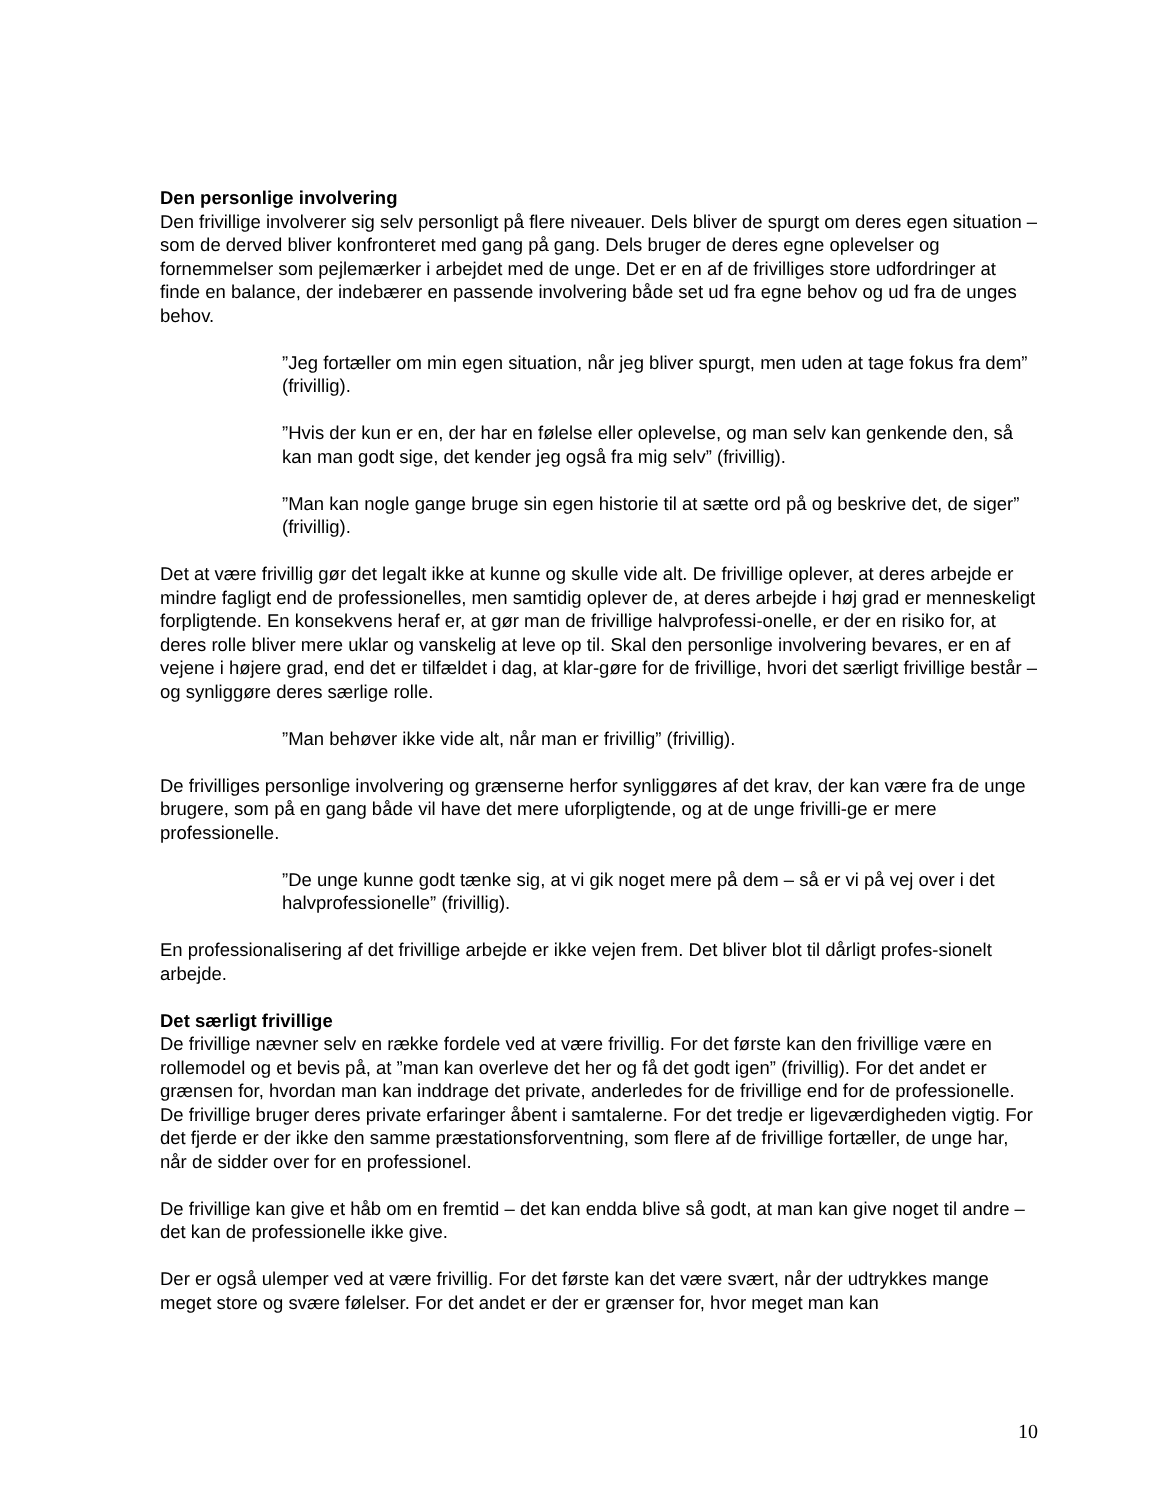Den personlige involvering
Den frivillige involverer sig selv personligt på flere niveauer. Dels bliver de spurgt om deres egen situation – som de derved bliver konfronteret med gang på gang. Dels bruger de deres egne oplevelser og fornemmelser som pejlemærker i arbejdet med de unge. Det er en af de frivilliges store udfordringer at finde en balance, der indebærer en passende involvering både set ud fra egne behov og ud fra de unges behov.
”Jeg fortæller om min egen situation, når jeg bliver spurgt, men uden at tage fokus fra dem” (frivillig).
”Hvis der kun er en, der har en følelse eller oplevelse, og man selv kan genkende den, så kan man godt sige, det kender jeg også fra mig selv” (frivillig).
”Man kan nogle gange bruge sin egen historie til at sætte ord på og beskrive det, de siger” (frivillig).
Det at være frivillig gør det legalt ikke at kunne og skulle vide alt. De frivillige oplever, at deres arbejde er mindre fagligt end de professionelles, men samtidig oplever de, at deres arbejde i høj grad er menneskeligt forpligtende. En konsekvens heraf er, at gør man de frivillige halvprofessi-onelle, er der en risiko for, at deres rolle bliver mere uklar og vanskelig at leve op til. Skal den personlige involvering bevares, er en af vejene i højere grad, end det er tilfældet i dag, at klar-gøre for de frivillige, hvori det særligt frivillige består – og synliggøre deres særlige rolle.
”Man behøver ikke vide alt, når man er frivillig” (frivillig).
De frivilliges personlige involvering og grænserne herfor synliggøres af det krav, der kan være fra de unge brugere, som på en gang både vil have det mere uforpligtende, og at de unge frivilli-ge er mere professionelle.
”De unge kunne godt tænke sig, at vi gik noget mere på dem – så er vi på vej over i det halvprofessionelle” (frivillig).
En professionalisering af det frivillige arbejde er ikke vejen frem. Det bliver blot til dårligt profes-sionelt arbejde.
Det særligt frivillige
De frivillige nævner selv en række fordele ved at være frivillig. For det første kan den frivillige være en rollemodel og et bevis på, at ”man kan overleve det her og få det godt igen” (frivillig). For det andet er grænsen for, hvordan man kan inddrage det private, anderledes for de frivillige end for de professionelle. De frivillige bruger deres private erfaringer åbent i samtalerne. For det tredje er ligeværdigheden vigtig. For det fjerde er der ikke den samme præstationsforventning, som flere af de frivillige fortæller, de unge har, når de sidder over for en professionel.
De frivillige kan give et håb om en fremtid – det kan endda blive så godt, at man kan give noget til andre – det kan de professionelle ikke give.
Der er også ulemper ved at være frivillig. For det første kan det være svært, når der udtrykkes mange meget store og svære følelser. For det andet er der er grænser for, hvor meget man kan
10